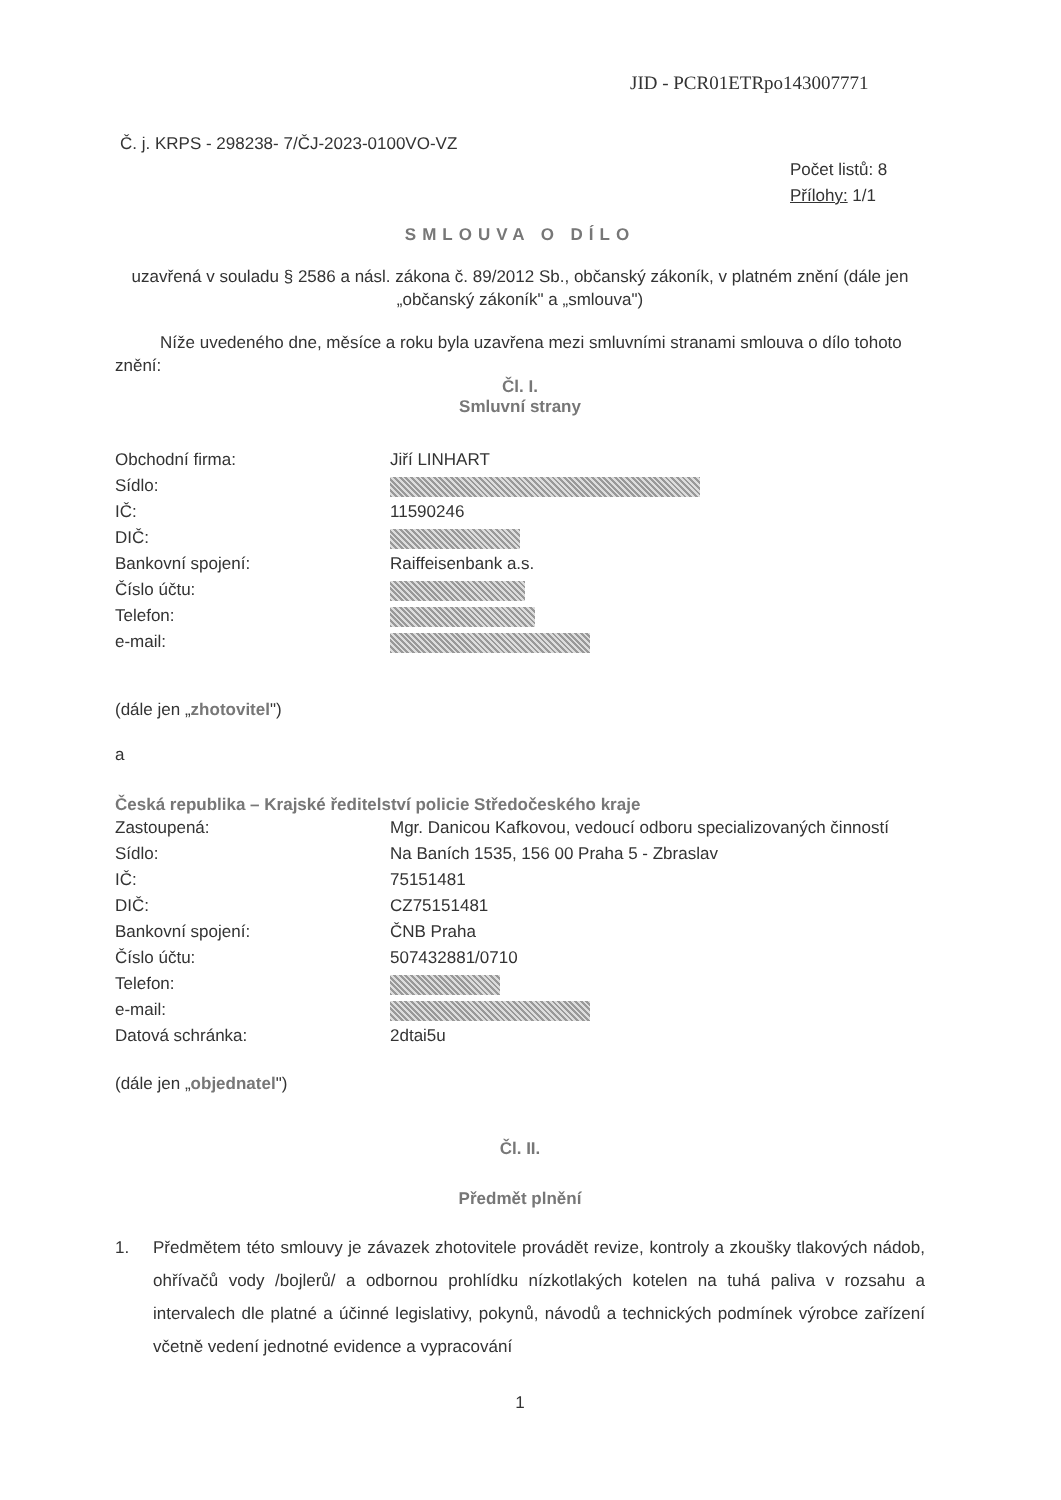JID - PCR01ETRpo143007771
Č. j. KRPS - 298238- 7/ČJ-2023-0100VO-VZ
Počet listů: 8
Přílohy: 1/1
SMLOUVA O DÍLO
uzavřená v souladu § 2586 a násl. zákona č. 89/2012 Sb., občanský zákoník, v platném znění (dále jen „občanský zákoník" a „smlouva")
Níže uvedeného dne, měsíce a roku byla uzavřena mezi smluvními stranami smlouva o dílo tohoto znění:
Čl. I.
Smluvní strany
Obchodní firma: Jiří LINHART
Sídlo:
IČ: 11590246
DIČ:
Bankovní spojení: Raiffeisenbank a.s.
Číslo účtu:
Telefon:
e-mail:
(dále jen „zhotovitel")
a
Česká republika – Krajské ředitelství policie Středočeského kraje
Zastoupená: Mgr. Danicou Kafkovou, vedoucí odboru specializovaných činností
Sídlo: Na Baních 1535, 156 00 Praha 5 - Zbraslav
IČ: 75151481
DIČ: CZ75151481
Bankovní spojení: ČNB Praha
Číslo účtu: 507432881/0710
Telefon:
e-mail:
Datová schránka: 2dtai5u
(dále jen „objednatel")
Čl. II.
Předmět plnění
1. Předmětem této smlouvy je závazek zhotovitele provádět revize, kontroly a zkoušky tlakových nádob, ohřívačů vody /bojlerů/ a odbornou prohlídku nízkotlakých kotelen na tuhá paliva v rozsahu a intervalech dle platné a účinné legislativy, pokynů, návodů a technických podmínek výrobce zařízení včetně vedení jednotné evidence a vypracování
1